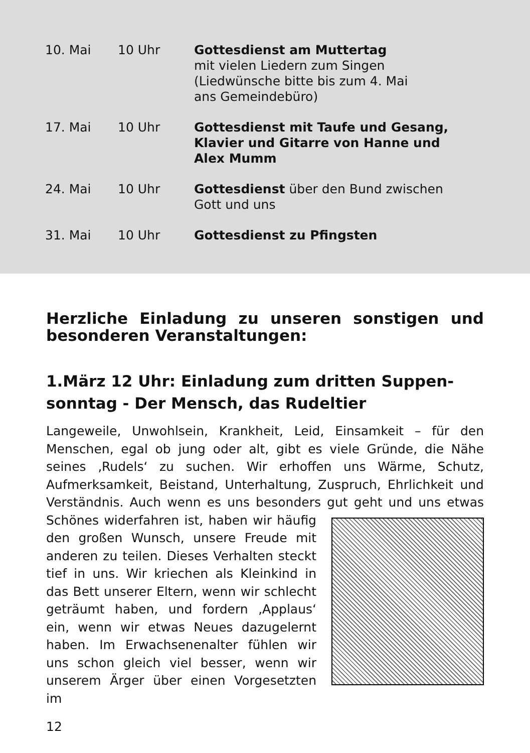| 10. Mai | 10 Uhr | Gottesdienst am Muttertag mit vielen Liedern zum Singen (Liedwünsche bitte bis zum 4. Mai ans Gemeindebüro) |
| 17. Mai | 10 Uhr | Gottesdienst mit Taufe und Gesang, Klavier und Gitarre von Hanne und Alex Mumm |
| 24. Mai | 10 Uhr | Gottesdienst über den Bund zwischen Gott und uns |
| 31. Mai | 10 Uhr | Gottesdienst zu Pfingsten |
Herzliche Einladung zu unseren sonstigen und besonderen Veranstaltungen:
1.März 12 Uhr: Einladung zum dritten Suppen­sonntag - Der Mensch, das Rudeltier
Langeweile, Unwohlsein, Krankheit, Leid, Einsamkeit – für den Menschen, egal ob jung oder alt, gibt es viele Gründe, die Nähe seines ‚Rudels‘ zu suchen. Wir erhoffen uns Wärme, Schutz, Aufmerksamkeit, Beistand, Unterhaltung, Zuspruch, Ehrlichkeit und Verständnis. Auch wenn es uns besonders gut geht und uns etwas Schönes widerfahren ist, haben wir häu­ fig den großen Wunsch, unsere Freude mit anderen zu teilen. Dieses Ver­halten steckt tief in uns. Wir kriechen als Kleinkind in das Bett unserer Eltern, wenn wir schlecht geträumt haben, und fordern ‚Applaus‘ ein, wenn wir etwas Neues dazugelernt haben. Im Erwachsenenalter fühlen wir uns schon gleich viel besser, wenn wir unserem Ärger über einen Vorgesetzten im
12